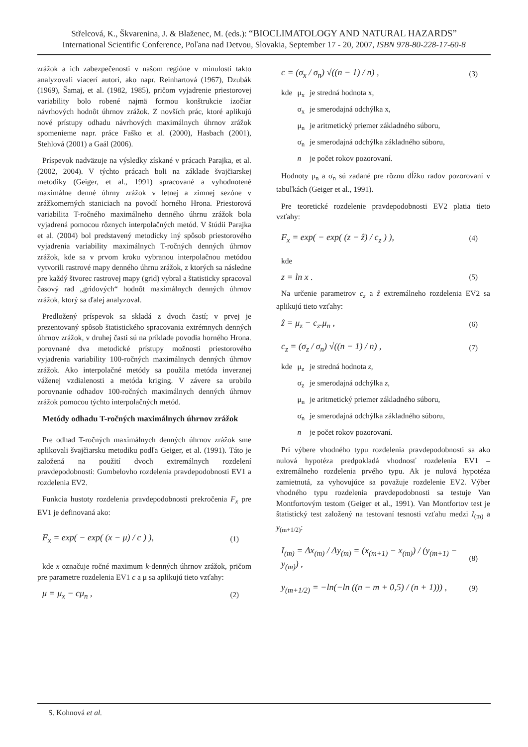Střelcová, K., Škvarenina, J. & Blaženec, M. (eds.): “BIOCLIMATOLOGY AND NATURAL HAZARDS”
International Scientific Conference, Poľana nad Detvou, Slovakia, September 17 - 20, 2007, ISBN 978-80-228-17-60-8
zrážok a ich zabezpečenosti v našom regióne v minulosti takto analyzovali viacerí autori, ako napr. Reinhartová (1967), Dzubák (1969), Šamaj, et al. (1982, 1985), pričom vyjadrenie priestorovej variability bolo robené najmä formou konštrukcie izočiar návrhových hodnôt úhrnov zrážok. Z novších prác, ktoré aplikujú nové prístupy odhadu návrhových maximálnych úhrnov zrážok spomenieme napr. práce Faško et al. (2000), Hasbach (2001), Stehlová (2001) a Gaál (2006).
Príspevok nadväzuje na výsledky získané v prácach Parajka, et al. (2002, 2004). V týchto prácach boli na základe švajčiarskej metodiky (Geiger, et al., 1991) spracované a vyhodnotené maximálne denné úhrny zrážok v letnej a zimnej sezóne v zrážkomerných staniciach na povodí horného Hrona. Priestorová variabilita T-ročného maximálneho denného úhrnu zrážok bola vyjadrená pomocou rôznych interpolačných metód. V štúdii Parajka et al. (2004) bol predstavený metodicky iný spôsob priestorového vyjadrenia variability maximálnych T-ročných denných úhrnov zrážok, kde sa v prvom kroku vybranou interpolačnou metódou vytvorili rastrové mapy denného úhrnu zrážok, z ktorých sa následne pre každý štvorec rastrovej mapy (grid) vybral a štatisticky spracoval časový rad „gridových“ hodnôt maximálnych denných úhrnov zrážok, ktorý sa ďalej analyzoval.
Predložený príspevok sa skladá z dvoch častí; v prvej je prezentovaný spôsob štatistického spracovania extrémnych denných úhrnov zrážok, v druhej časti sú na príklade povodia horného Hrona. porovnané dva metodické prístupy možnosti priestorového vyjadrenia variability 100-ročných maximálnych denných úhrnov zrážok. Ako interpolačné metódy sa použila metóda inverznej váženej vzdialenosti a metóda kriging. V závere sa urobilo porovnanie odhadov 100-ročných maximálnych denných úhrnov zrážok pomocou týchto interpolačných metód.
Metódy odhadu T-ročných maximálnych úhrnov zrážok
Pre odhad T-ročných maximálnych denných úhrnov zrážok sme aplikovali švajčiarsku metodiku podľa Geiger, et al. (1991). Táto je založená na použití dvoch extremálnych rozdelení pravdepodobnosti: Gumbelovho rozdelenia pravdepodobnosti EV1 a rozdelenia EV2.
Funkcia hustoty rozdelenia pravdepodobnosti prekročenia F<sub>x</sub> pre EV1 je definovaná ako:
F<sub>x</sub> = exp( − exp( (x − μ) / c ) ), (1)
kde x označuje ročné maximum k-denných úhrnov zrážok, pričom pre parametre rozdelenia EV1 c a μ sa aplikujú tieto vzťahy:
μ = μ<sub>x</sub> − cμ<sub>n</sub> , (2)
c = (σ<sub>x</sub> / σ<sub>n</sub>) √((n − 1) / n) , (3)
| kde | μ<sub>x</sub> | je stredná hodnota x, |
| | σ<sub>x</sub> | je smerodajná odchýlka x, |
| | μ<sub>n</sub> | je aritmetický priemer základného súboru, |
| | σ<sub>n</sub> | je smerodajná odchýlka základného súboru, |
| | n | je počet rokov pozorovaní. |
Hodnoty μ<sub>n</sub> a σ<sub>n</sub> sú zadané pre rôznu dĺžku radov pozorovaní v tabuľkách (Geiger et al., 1991).
Pre teoretické rozdelenie pravdepodobnosti EV2 platia tieto vzťahy:
F<sub>x</sub> = exp( − exp( (z − ẑ) / c<sub>z</sub> ) ), (4)
kde
z = ln x . (5)
Na určenie parametrov c<sub>z</sub> a ẑ extremálneho rozdelenia EV2 sa aplikujú tieto vzťahy:
ẑ = μ<sub>z</sub> − c<sub>z</sub>.μ<sub>n</sub> , (6)
c<sub>z</sub> = (σ<sub>z</sub> / σ<sub>n</sub>) √((n − 1) / n) , (7)
| kde | μ<sub>z</sub> | je stredná hodnota z , |
| | σ<sub>z</sub> | je smerodajná odchýlka z , |
| | μ<sub>n</sub> | je aritmetický priemer základného súboru, |
| | σ<sub>n</sub> | je smerodajná odchýlka základného súboru, |
| | n | je počet rokov pozorovaní. |
Pri výbere vhodného typu rozdelenia pravdepodobnosti sa ako nulová hypotéza predpokladá vhodnosť rozdelenia EV1 – extremálneho rozdelenia prvého typu. Ak je nulová hypotéza zamietnutá, za vyhovujúce sa považuje rozdelenie EV2. Výber vhodného typu rozdelenia pravdepodobnosti sa testuje Van Montfortovým testom (Geiger et al., 1991). Van Montfortov test je štatistický test založený na testovaní tesnosti vzťahu medzi I<sub>(m)</sub> a y<sub>(m+1/2)</sub>:
I<sub>(m)</sub> = Δx<sub>(m)</sub> / Δy<sub>(m)</sub> = (x<sub>(m+1)</sub> − x<sub>(m)</sub>) / (y<sub>(m+1)</sub> − y<sub>(m)</sub>) , (8)
y<sub>(m+1/2)</sub> = −ln(−ln ((n − m + 0,5) / (n + 1))) , (9)
S. Kohnová et al.